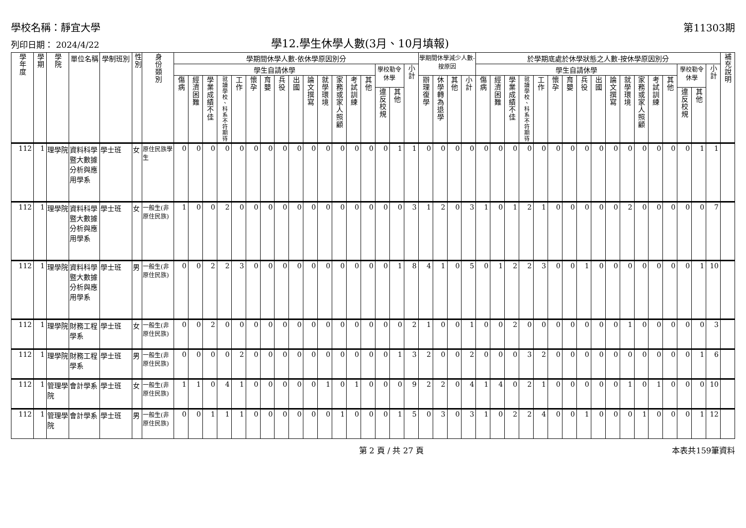學校名稱：靜宜大學 第11303期
列印日期： 2024/4/22 學12.學生休學人數(3月、10月填報)
| 學年度 | 學期 | 學院 | 單位名稱 | 學制班別 | 性別 | 身份類別 | 學期間休學人數-依休學原因別分 | | | | | | | | | | | | | | | | | 學期間休學減少人數-按原因 | | | | 於學期底處於休學狀態之人數-按休學原因別分 | | | | | | | | | | | | | | | | | 補充說明 |
| --- | --- | --- | --- | --- | --- | --- | --- | --- | --- | --- | --- | --- | --- | --- | --- | --- | --- | --- | --- | --- | --- | --- | --- | --- | --- | --- | --- | --- | --- | --- | --- | --- | --- | --- | --- | --- | --- | --- | --- | --- | --- | --- | --- | --- | --- |
| | | | | | | | 學生自請休學 | | | | | | | | | | | | | | 學校勒令休學 | | 小計 | | | | | 學生自請休學 | | | | | | | | | | | | | | 學校勒令休學 | | 小計 | |
| | | | | | | | 傷病 | 經濟困難 | 學業成績不佳 | 就讀學校、科系不符期待 | 工作 | 懷孕 | 育嬰 | 兵役 | 出國 | 論文撰寫 | 就學環境 | 家務或家人照顧 | 考試訓練 | 其他 | | | | 辦理復學 | 休學轉為退學 | 其他 | 小計 | 傷病 | 經濟困難 | 學業成績不佳 | 就讀學校、科系不符期待 | 工作 | 懷孕 | 育嬰 | 兵役 | 出國 | 論文撰寫 | 就學環境 | 家務或家人照顧 | 考試訓練 | 其他 | | | | |
| | | | | | | | | | | | | | | | | | | | | | 違反校規 | 其他 | | | | | | | | | | | | | | | | | | | | 違反校規 | 其他 | | |
| 112 | 1 | 理學院 | 資料科學暨大數據分析與應用學系 | 學士班 | 女 | 原住民族學生 | 0 | 0 | 0 | 0 | 0 | 0 | 0 | 0 | 0 | 0 | 0 | 0 | 0 | 0 | 0 | 1 | 1 | 0 | 0 | 0 | 0 | 0 | 0 | 0 | 0 | 0 | 0 | 0 | 0 | 0 | 0 | 0 | 0 | 0 | 0 | 0 | 1 | 1 | |
| 112 | 1 | 理學院 | 資料科學暨大數據分析與應用學系 | 學士班 | 女 | 一般生(非原住民族) | 1 | 0 | 0 | 2 | 0 | 0 | 0 | 0 | 0 | 0 | 0 | 0 | 0 | 0 | 0 | 0 | 3 | 1 | 2 | 0 | 3 | 1 | 0 | 1 | 2 | 1 | 0 | 0 | 0 | 0 | 0 | 2 | 0 | 0 | 0 | 0 | 0 | 7 | |
| 112 | 1 | 理學院 | 資料科學暨大數據分析與應用學系 | 學士班 | 男 | 一般生(非原住民族) | 0 | 0 | 2 | 2 | 3 | 0 | 0 | 0 | 0 | 0 | 0 | 0 | 0 | 0 | 0 | 1 | 8 | 4 | 1 | 0 | 5 | 0 | 1 | 2 | 2 | 3 | 0 | 0 | 1 | 0 | 0 | 0 | 0 | 0 | 0 | 0 | 1 | 10 | |
| 112 | 1 | 理學院 | 財務工程學系 | 學士班 | 女 | 一般生(非原住民族) | 0 | 0 | 2 | 0 | 0 | 0 | 0 | 0 | 0 | 0 | 0 | 0 | 0 | 0 | 0 | 0 | 2 | 1 | 0 | 0 | 1 | 0 | 0 | 2 | 0 | 0 | 0 | 0 | 0 | 0 | 0 | 1 | 0 | 0 | 0 | 0 | 0 | 3 | |
| 112 | 1 | 理學院 | 財務工程學系 | 學士班 | 男 | 一般生(非原住民族) | 0 | 0 | 0 | 0 | 2 | 0 | 0 | 0 | 0 | 0 | 0 | 0 | 0 | 0 | 0 | 1 | 3 | 2 | 0 | 0 | 2 | 0 | 0 | 0 | 3 | 2 | 0 | 0 | 0 | 0 | 0 | 0 | 0 | 0 | 0 | 0 | 1 | 6 | |
| 112 | 1 | 管理學院 | 會計學系 | 學士班 | 女 | 一般生(非原住民族) | 1 | 1 | 0 | 4 | 1 | 0 | 0 | 0 | 0 | 0 | 1 | 0 | 1 | 0 | 0 | 0 | 9 | 2 | 2 | 0 | 4 | 1 | 4 | 0 | 2 | 1 | 0 | 0 | 0 | 0 | 0 | 1 | 0 | 1 | 0 | 0 | 0 | 10 | |
| 112 | 1 | 管理學院 | 會計學系 | 學士班 | 男 | 一般生(非原住民族) | 0 | 0 | 1 | 1 | 1 | 0 | 0 | 0 | 0 | 0 | 0 | 1 | 0 | 0 | 0 | 1 | 5 | 0 | 3 | 0 | 3 | 1 | 0 | 2 | 2 | 4 | 0 | 0 | 1 | 0 | 0 | 0 | 1 | 0 | 0 | 0 | 1 | 12 | |
第 2 頁 / 共 27 頁 本表共159筆資料